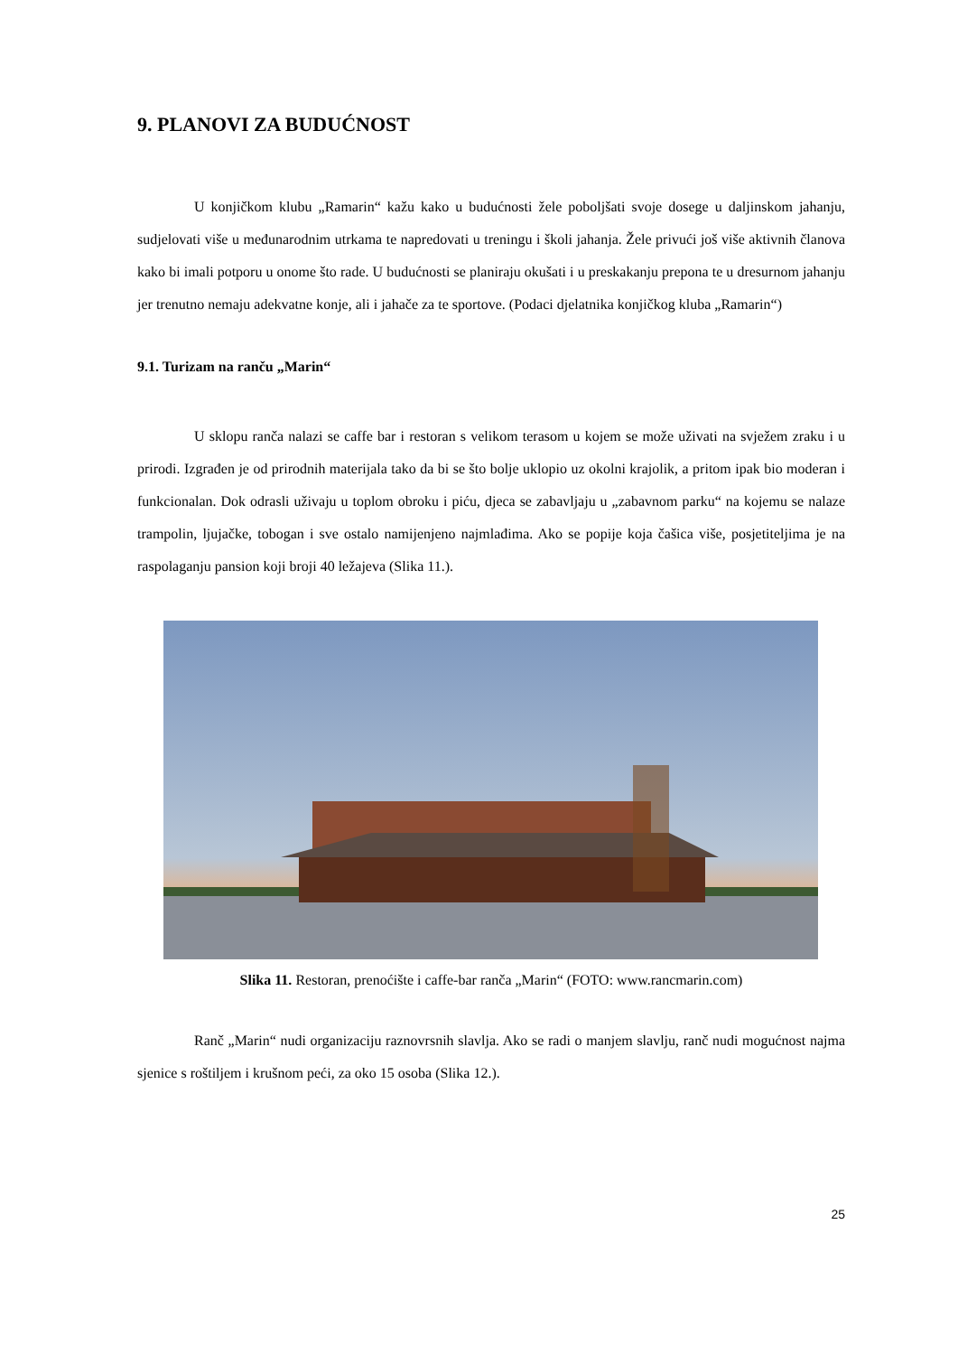9. PLANOVI ZA BUDUĆNOST
U konjičkom klubu „Ramarin“ kažu kako u budućnosti žele poboljšati svoje dosege u daljinskom jahanju, sudjelovati više u međunarodnim utrkama te napredovati u treningu i školi jahanja. Žele privući još više aktivnih članova kako bi imali potporu u onome što rade. U budućnosti se planiraju okušati i u preskakanju prepona te u dresurnom jahanju jer trenutno nemaju adekvatne konje, ali i jahače za te sportove. (Podaci djelatnika konjičkog kluba „Ramarin“)
9.1. Turizam na ranču „Marin“
U sklopu ranča nalazi se caffe bar i restoran s velikom terasom u kojem se može uživati na svježem zraku i u prirodi. Izgrađen je od prirodnih materijala tako da bi se što bolje uklopio uz okolni krajolik, a pritom ipak bio moderan i funkcionalan. Dok odrasli uživaju u toplom obroku i piću, djeca se zabavljaju u „zabavnom parku“ na kojemu se nalaze trampolin, ljujačke, tobogan i sve ostalo namijenjeno najmlađima. Ako se popije koja čašica više, posjetiteljima je na raspolaganju pansion koji broji 40 ležajeva (Slika 11.).
Slika 11. Restoran, prenoćište i caffe-bar ranča „Marin“ (FOTO: www.rancmarin.com)
Ranč „Marin“ nudi organizaciju raznovrsnih slavlja. Ako se radi o manjem slavlju, ranč nudi mogućnost najma sjenice s roštiljem i krušnom peći, za oko 15 osoba (Slika 12.).
25